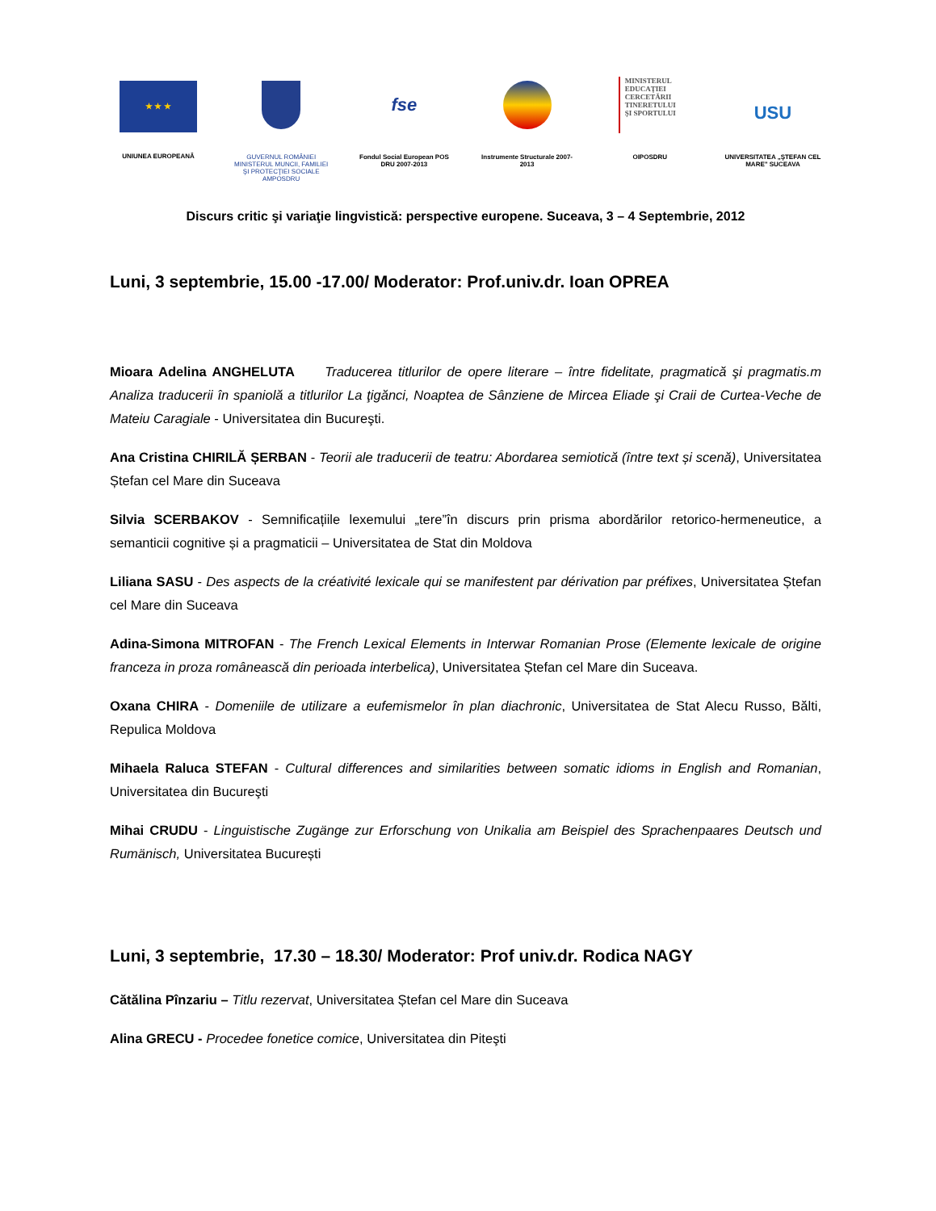★ ★ ★
UNIUNEA EUROPEANĂ
GUVERNUL ROMÂNIEI MINISTERUL MUNCII, FAMILIEI ŞI PROTECŢIEI SOCIALE AMPOSDRU
fse
Fondul Social European POS DRU 2007-2013
Instrumente Structurale 2007-2013
MINISTERUL EDUCAŢIEI CERCETĂRII TINERETULUI ŞI SPORTULUI
OIPOSDRU
USU
UNIVERSITATEA „ŞTEFAN CEL MARE" SUCEAVA
Discurs critic şi variaţie lingvistică: perspective europene. Suceava, 3 – 4 Septembrie, 2012
Luni, 3 septembrie, 15.00 -17.00/ Moderator: Prof.univ.dr. Ioan OPREA
Mioara Adelina ANGHELUTA Traducerea titlurilor de opere literare – între fidelitate, pragmatică şi pragmatis.m Analiza traducerii în spaniolă a titlurilor La ţigănci, Noaptea de Sânziene de Mircea Eliade şi Craii de Curtea-Veche de Mateiu Caragiale - Universitatea din Bucureşti.
Ana Cristina CHIRILĂ ȘERBAN - Teorii ale traducerii de teatru: Abordarea semiotică (între text și scenă), Universitatea Ștefan cel Mare din Suceava
Silvia SCERBAKOV - Semnificațiile lexemului „tere”în discurs prin prisma abordărilor retorico-hermeneutice, a semanticii cognitive și a pragmaticii – Universitatea de Stat din Moldova
Liliana SASU - Des aspects de la créativité lexicale qui se manifestent par dérivation par préfixes, Universitatea Ștefan cel Mare din Suceava
Adina-Simona MITROFAN - The French Lexical Elements in Interwar Romanian Prose (Elemente lexicale de origine franceza in proza românească din perioada interbelica), Universitatea Ștefan cel Mare din Suceava.
Oxana CHIRA - Domeniile de utilizare a eufemismelor în plan diachronic, Universitatea de Stat Alecu Russo, Bălti, Repulica Moldova
Mihaela Raluca STEFAN - Cultural differences and similarities between somatic idioms in English and Romanian, Universitatea din Bucureşti
Mihai CRUDU - Linguistische Zugänge zur Erforschung von Unikalia am Beispiel des Sprachenpaares Deutsch und Rumänisch, Universitatea București
Luni, 3 septembrie, 17.30 – 18.30/ Moderator: Prof univ.dr. Rodica NAGY
Cătălina Pînzariu – Titlu rezervat, Universitatea Ștefan cel Mare din Suceava
Alina GRECU - Procedee fonetice comice, Universitatea din Piteşti